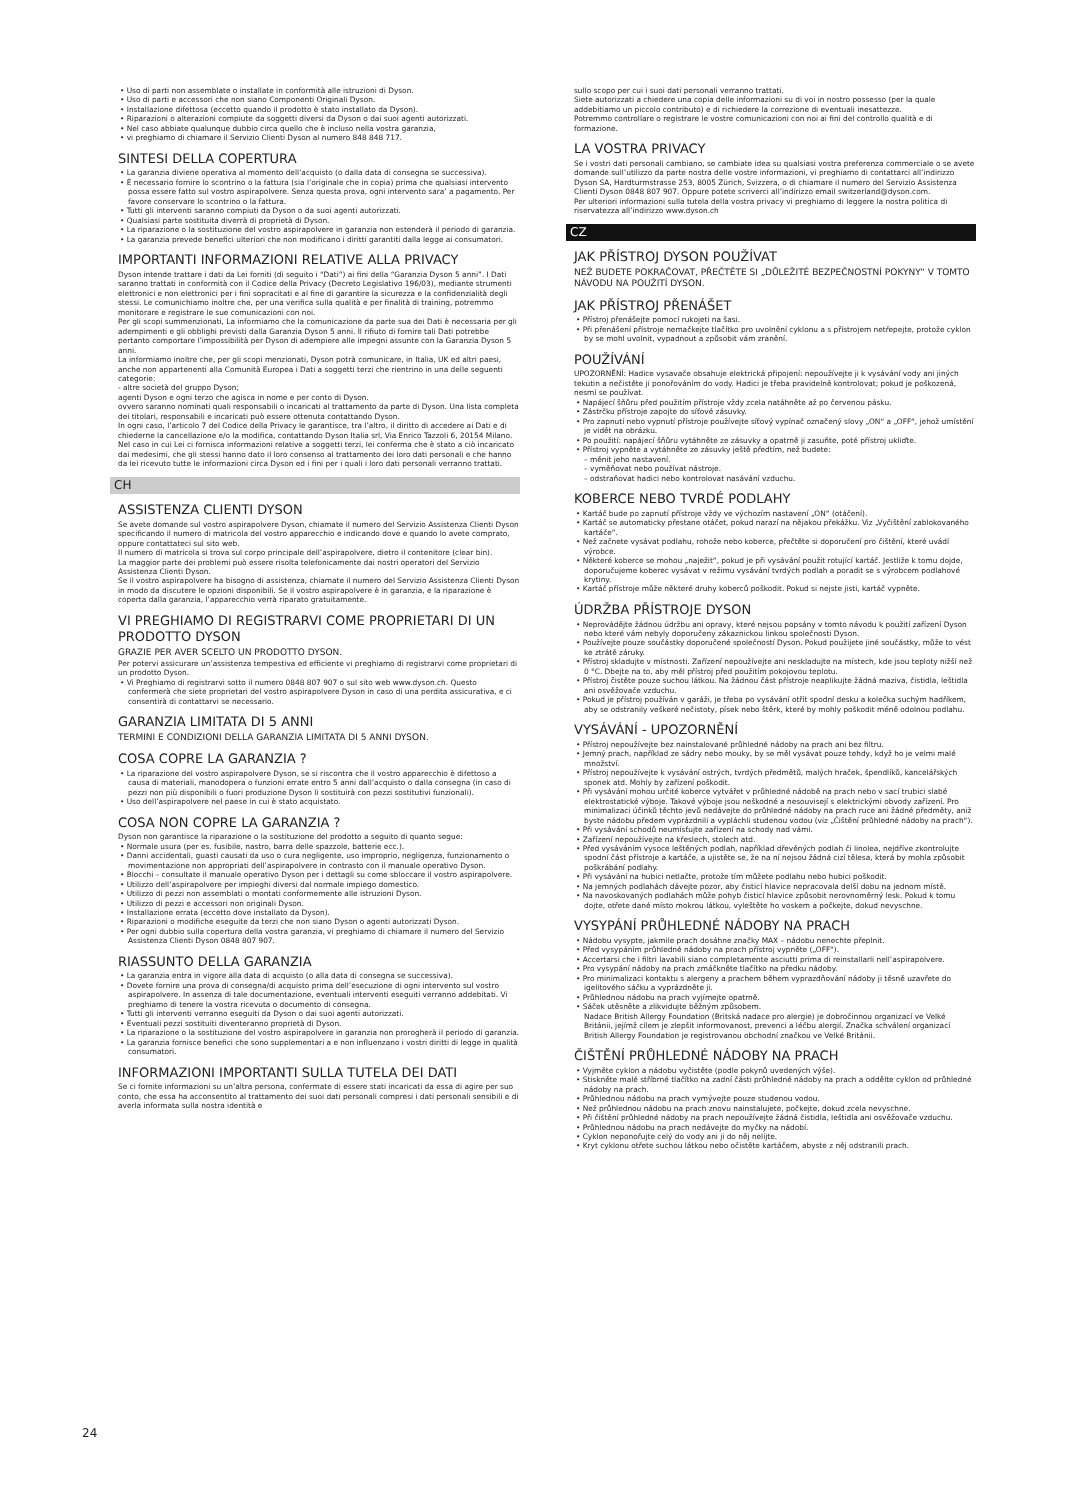• Uso di parti non assemblate o installate in conformità alle istruzioni di Dyson.
• Uso di parti e accessori che non siano Componenti Originali Dyson.
• Installazione difettosa (eccetto quando il prodotto è stato installato da Dyson).
• Riparazioni o alterazioni compiute da soggetti diversi da Dyson o dai suoi agenti autorizzati.
• Nel caso abbiate qualunque dubbio circa quello che è incluso nella vostra garanzia,
• vi preghiamo di chiamare il Servizio Clienti Dyson al numero 848 848 717.
SINTESI DELLA COPERTURA
• La garanzia diviene operativa al momento dell’acquisto (o dalla data di consegna se successiva).
• È necessario fornire lo scontrino o la fattura (sia l’originale che in copia) prima che qualsiasi intervento possa essere fatto sul vostro aspirapolvere. Senza questa prova, ogni intervento sara’ a pagamento. Per favore conservare lo scontrino o la fattura.
• Tutti gli interventi saranno compiuti da Dyson o da suoi agenti autorizzati.
• Qualsiasi parte sostituita diverrà di proprietà di Dyson.
• La riparazione o la sostituzione del vostro aspirapolvere in garanzia non estenderà il periodo di garanzia.
• La garanzia prevede benefici ulteriori che non modificano i diritti garantiti dalla legge ai consumatori.
IMPORTANTI INFORMAZIONI RELATIVE ALLA PRIVACY
Dyson intende trattare i dati da Lei forniti (di seguito i “Dati”) ai fini della “Garanzia Dyson 5 anni”. I Dati saranno trattati in conformità con il Codice della Privacy (Decreto Legislativo 196/03), mediante strumenti elettronici e non elettronici per i fini sopracitati e al fine di garantire la sicurezza e la confidenzialità degli stessi. Le comunichiamo inoltre che, per una verifica sulla qualità e per finalità di training, potremmo monitorare e registrare le sue comunicazioni con noi.
Per gli scopi summenzionati, La informiamo che la comunicazione da parte sua dei Dati è necessaria per gli adempimenti e gli obblighi previsti dalla Garanzia Dyson 5 anni. Il rifiuto di fornire tali Dati potrebbe pertanto comportare l’impossibilità per Dyson di adempiere alle impegni assunte con la Garanzia Dyson 5 anni.
La informiamo inoltre che, per gli scopi menzionati, Dyson potrà comunicare, in Italia, UK ed altri paesi, anche non appartenenti alla Comunità Europea i Dati a soggetti terzi che rientrino in una delle seguenti categorie:
- altre società del gruppo Dyson;
agenti Dyson e ogni terzo che agisca in nome e per conto di Dyson.
ovvero saranno nominati quali responsabili o incaricati al trattamento da parte di Dyson. Una lista completa dei titolari, responsabili e incaricati può essere ottenuta contattando Dyson.
In ogni caso, l’articolo 7 del Codice della Privacy le garantisce, tra l’altro, il diritto di accedere ai Dati e di chiederne la cancellazione e/o la modifica, contattando Dyson Italia srl, Via Enrico Tazzoli 6, 20154 Milano.
Nel caso in cui Lei ci fornisca informazioni relative a soggetti terzi, lei conferma che è stato a ciò incaricato dai medesimi, che gli stessi hanno dato il loro consenso al trattamento dei loro dati personali e che hanno da lei ricevuto tutte le informazioni circa Dyson ed i fini per i quali i loro dati personali verranno trattati.
CH
ASSISTENZA CLIENTI DYSON
Se avete domande sul vostro aspirapolvere Dyson, chiamate il numero del Servizio Assistenza Clienti Dyson specificando il numero di matricola del vostro apparecchio e indicando dove e quando lo avete comprato, oppure contattateci sul sito web.
Il numero di matricola si trova sul corpo principale dell’aspirapolvere, dietro il contenitore (clear bin).
La maggior parte dei problemi può essere risolta telefonicamente dai nostri operatori del Servizio Assistenza Clienti Dyson.
Se il vostro aspirapolvere ha bisogno di assistenza, chiamate il numero del Servizio Assistenza Clienti Dyson in modo da discutere le opzioni disponibili. Se il vostro aspirapolvere è in garanzia, e la riparazione è coperta dalla garanzia, l’apparecchio verrà riparato gratuitamente.
VI PREGHIAMO DI REGISTRARVI COME PROPRIETARI DI UN PRODOTTO DYSON
GRAZIE PER AVER SCELTO UN PRODOTTO DYSON.
Per potervi assicurare un’assistenza tempestiva ed efficiente vi preghiamo di registrarvi come proprietari di un prodotto Dyson.
• Vi Preghiamo di registrarvi sotto il numero 0848 807 907 o sul sito web www.dyson.ch. Questo confermerà che siete proprietari del vostro aspirapolvere Dyson in caso di una perdita assicurativa, e ci consentirà di contattarvi se necessario.
GARANZIA LIMITATA DI 5 ANNI
TERMINI E CONDIZIONI DELLA GARANZIA LIMITATA DI 5 ANNI DYSON.
COSA COPRE LA GARANZIA ?
• La riparazione del vostro aspirapolvere Dyson, se si riscontra che il vostro apparecchio è difettoso a causa di materiali, manodopera o funzioni errate entro 5 anni dall’acquisto o dalla consegna (in caso di pezzi non più disponibili o fuori produzione Dyson li sostituirà con pezzi sostitutivi funzionali).
• Uso dell’aspirapolvere nel paese in cui è stato acquistato.
COSA NON COPRE LA GARANZIA ?
Dyson non garantisce la riparazione o la sostituzione del prodotto a seguito di quanto segue:
• Normale usura (per es. fusibile, nastro, barra delle spazzole, batterie ecc.).
• Danni accidentali, guasti causati da uso o cura negligente, uso improprio, negligenza, funzionamento o movimentazione non appropriati dell’aspirapolvere in contrasto con il manuale operativo Dyson.
• Blocchi – consultate il manuale operativo Dyson per i dettagli su come sbloccare il vostro aspirapolvere.
• Utilizzo dell’aspirapolvere per impieghi diversi dal normale impiego domestico.
• Utilizzo di pezzi non assemblati o montati conformemente alle istruzioni Dyson.
• Utilizzo di pezzi e accessori non originali Dyson.
• Installazione errata (eccetto dove installato da Dyson).
• Riparazioni o modifiche eseguite da terzi che non siano Dyson o agenti autorizzati Dyson.
• Per ogni dubbio sulla copertura della vostra garanzia, vi preghiamo di chiamare il numero del Servizio Assistenza Clienti Dyson 0848 807 907.
RIASSUNTO DELLA GARANZIA
• La garanzia entra in vigore alla data di acquisto (o alla data di consegna se successiva).
• Dovete fornire una prova di consegna/di acquisto prima dell’esecuzione di ogni intervento sul vostro aspirapolvere. In assenza di tale documentazione, eventuali interventi eseguiti verranno addebitati. Vi preghiamo di tenere la vostra ricevuta o documento di consegna.
• Tutti gli interventi verranno eseguiti da Dyson o dai suoi agenti autorizzati.
• Eventuali pezzi sostituiti diventeranno proprietà di Dyson.
• La riparazione o la sostituzione del vostro aspirapolvere in garanzia non prorogherà il periodo di garanzia.
• La garanzia fornisce benefici che sono supplementari a e non influenzano i vostri diritti di legge in qualità consumatori.
INFORMAZIONI IMPORTANTI SULLA TUTELA DEI DATI
Se ci fornite informazioni su un’altra persona, confermate di essere stati incaricati da essa di agire per suo conto, che essa ha acconsentito al trattamento dei suoi dati personali compresi i dati personali sensibili e di averla informata sulla nostra identità e
sullo scopo per cui i suoi dati personali verranno trattati.
Siete autorizzati a chiedere una copia delle informazioni su di voi in nostro possesso (per la quale addebitiamo un piccolo contributo) e di richiedere la correzione di eventuali inesattezze.
Potremmo controllare o registrare le vostre comunicazioni con noi ai fini del controllo qualità e di formazione.
LA VOSTRA PRIVACY
Se i vostri dati personali cambiano, se cambiate idea su qualsiasi vostra preferenza commerciale o se avete domande sull’utilizzo da parte nostra delle vostre informazioni, vi preghiamo di contattarci all’indirizzo Dyson SA, Hardturmstrasse 253, 8005 Zürich, Svizzera, o di chiamare il numero del Servizio Assistenza Clienti Dyson 0848 807 907. Oppure potete scriverci all’indirizzo email switzerland@dyson.com.
Per ulteriori informazioni sulla tutela della vostra privacy vi preghiamo di leggere la nostra politica di riservatezza all’indirizzo www.dyson.ch
CZ
JAK PŘÍSTROJ DYSON POUŽÍVAT
NEŽ BUDETE POKRAČOVAT, PŘEČTĚTE SI „DŮLEŽITÉ BEZPEČNOSTNÍ POKYNY“ V TOMTO NÁVODU NA POUŽITÍ DYSON.
JAK PŘÍSTROJ PŘENÁŠET
• Přístroj přenášejte pomocí rukojeti na šasi.
• Při přenášení přístroje nemačkejte tlačítko pro uvolnění cyklonu a s přístrojem netřepejte, protože cyklon by se mohl uvolnit, vypadnout a způsobit vám zranění.
POUŽÍVÁNÍ
UPOZORNĚNÍ: Hadice vysavače obsahuje elektrická připojení: nepoužívejte ji k vysávání vody ani jiných tekutin a nečistěte ji ponořováním do vody. Hadici je třeba pravidelně kontrolovat; pokud je poškozená, nesmí se používat.
• Napájecí šňůru před použitím přístroje vždy zcela natáhněte až po červenou pásku.
• Zástrčku přístroje zapojte do síťové zásuvky.
• Pro zapnutí nebo vypnutí přístroje používejte síťový vypínač označený slovy „ON“ a „OFF“, jehož umístění je vidět na obrázku.
• Po použití: napájecí šňůru vytáhněte ze zásuvky a opatrně ji zasuňte, poté přístroj ukliďte.
• Přístroj vypněte a vytáhněte ze zásuvky ještě předtím, než budete:
– měnit jeho nastavení.
– vyměňovat nebo používat nástroje.
– odstraňovat hadici nebo kontrolovat nasávání vzduchu.
KOBERCE NEBO TVRDÉ PODLAHY
• Kartáč bude po zapnutí přístroje vždy ve výchozím nastavení „ON“ (otáčení).
• Kartáč se automaticky přestane otáčet, pokud narazí na nějakou překážku. Viz „Vyčištění zablokovaného kartáče“.
• Než začnete vysávat podlahu, rohože nebo koberce, přečtěte si doporučení pro čištění, které uvádí výrobce.
• Některé koberce se mohou „naježit“, pokud je při vysávání použit rotující kartáč. Jestliže k tomu dojde, doporučujeme koberec vysávat v režimu vysávání tvrdých podlah a poradit se s výrobcem podlahové krytiny.
• Kartáč přístroje může některé druhy koberců poškodit. Pokud si nejste jisti, kartáč vypněte.
ÚDRŽBA PŘÍSTROJE DYSON
• Neprovádějte žádnou údržbu ani opravy, které nejsou popsány v tomto návodu k použití zařízení Dyson nebo které vám nebyly doporučeny zákaznickou linkou společnosti Dyson.
• Používejte pouze součástky doporučené společností Dyson. Pokud použijete jiné součástky, může to vést ke ztrátě záruky.
• Přístroj skladujte v místnosti. Zařízení nepoužívejte ani neskladujte na místech, kde jsou teploty nižší než 0 °C. Dbejte na to, aby měl přístroj před použitím pokojovou teplotu.
• Přístroj čistěte pouze suchou látkou. Na žádnou část přístroje neaplikujte žádná maziva, čistidla, leštidla ani osvěžovače vzduchu.
• Pokud je přístroj používán v garáži, je třeba po vysávání otřít spodní desku a kolečka suchým hadříkem, aby se odstranily veškeré nečistoty, písek nebo štěrk, které by mohly poškodit méně odolnou podlahu.
VYSÁVÁNÍ - UPOZORNĚNÍ
• Přístroj nepoužívejte bez nainstalované průhledné nádoby na prach ani bez filtru.
• Jemný prach, například ze sádry nebo mouky, by se měl vysávat pouze tehdy, když ho je velmi malé množství.
• Přístroj nepoužívejte k vysávání ostrých, tvrdých předmětů, malých hraček, špendlíků, kancelářských sponek atd. Mohly by zařízení poškodit.
• Při vysávání mohou určité koberce vytvářet v průhledné nádobě na prach nebo v sací trubici slabé elektrostatické výboje. Takové výboje jsou neškodné a nesouvisejí s elektrickými obvody zařízení. Pro minimalizaci účinků těchto jevů nedávejte do průhledné nádoby na prach ruce ani žádné předměty, aniž byste nádobu předem vyprázdnili a vypláchli studenou vodou (viz „Čištění průhledné nádoby na prach“).
• Při vysávání schodů neumísťujte zařízení na schody nad vámi.
• Zařízení nepoužívejte na křeslech, stolech atd.
• Před vysáváním vysoce leštěných podlah, například dřevěných podlah či linolea, nejdříve zkontrolujte spodní část přístroje a kartáče, a ujistěte se, že na ní nejsou žádná cizí tělesa, která by mohla způsobit poškrábání podlahy.
• Při vysávání na hubici netlačte, protože tím můžete podlahu nebo hubici poškodit.
• Na jemných podlahách dávejte pozor, aby čisticí hlavice nepracovala delší dobu na jednom místě.
• Na navoskovaných podlahách může pohyb čisticí hlavice způsobit nerovnoměrný lesk. Pokud k tomu dojte, otřete dané místo mokrou látkou, vyleštěte ho voskem a počkejte, dokud nevyschne.
VYSYPÁNÍ PRŮHLEDNÉ NÁDOBY NA PRACH
• Nádobu vysypte, jakmile prach dosáhne značky MAX – nádobu nenechte přeplnit.
• Před vysypáním průhledné nádoby na prach přístroj vypněte („OFF“).
• Accertarsi che i filtri lavabili siano completamente asciutti prima di reinstallarli nell’aspirapolvere.
• Pro vysypání nádoby na prach zmáčkněte tlačítko na předku nádoby.
• Pro minimalizaci kontaktu s alergeny a prachem během vyprazdňování nádoby ji těsně uzavřete do igelitového sáčku a vyprázdněte ji.
• Průhlednou nádobu na prach vyjímejte opatrně.
• Sáček utěsněte a zlikvidujte běžným způsobem.
Nadace British Allergy Foundation (Britská nadace pro alergie) je dobročinnou organizací ve Velké Británii, jejímž cílem je zlepšit informovanost, prevenci a léčbu alergií. Značka schválení organizací British Allergy Foundation je registrovanou obchodní značkou ve Velké Británii.
ČIŠTĚNÍ PRŮHLEDNÉ NÁDOBY NA PRACH
• Vyjměte cyklon a nádobu vyčistěte (podle pokynů uvedených výše).
• Stiskněte malé stříbrné tlačítko na zadní části průhledné nádoby na prach a oddělte cyklon od průhledné nádoby na prach.
• Průhlednou nádobu na prach vymývejte pouze studenou vodou.
• Než průhlednou nádobu na prach znovu nainstalujete, počkejte, dokud zcela nevyschne.
• Při čištění průhledné nádoby na prach nepoužívejte žádná čistidla, leštidla ani osvěžovače vzduchu.
• Průhlednou nádobu na prach nedávejte do myčky na nádobí.
• Cyklon neponořujte celý do vody ani ji do něj nelijte.
• Kryt cyklonu otřete suchou látkou nebo očistěte kartáčem, abyste z něj odstranili prach.
24